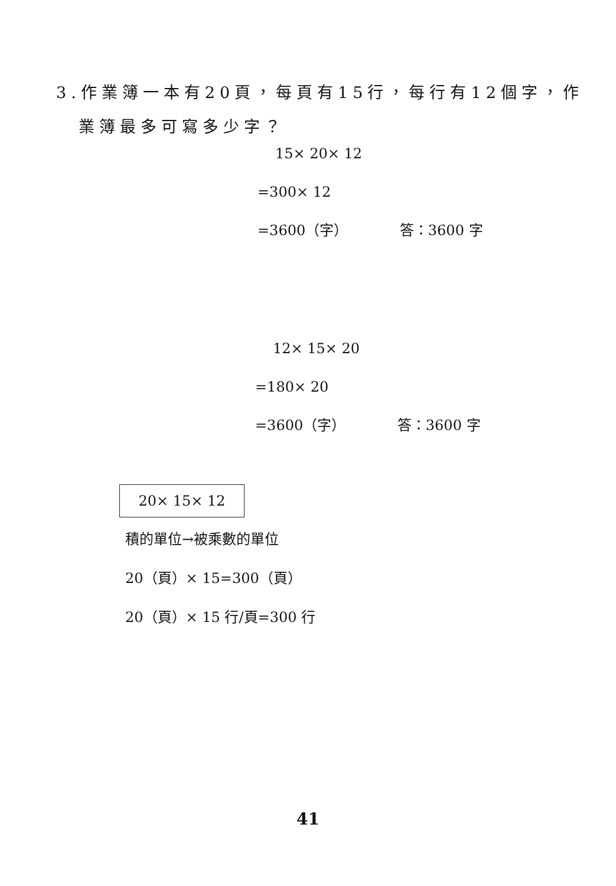3.作業簿一本有20頁，每頁有15行，每行有12個字，作
業簿最多可寫多少字？
15× 20× 12
=300× 12
=3600（字） 答：3600 字
12× 15× 20
=180× 20
=3600（字） 答：3600 字
20× 15× 12
積的單位→被乘數的單位
20（頁）× 15=300（頁）
20（頁）× 15 行/頁=300 行
41